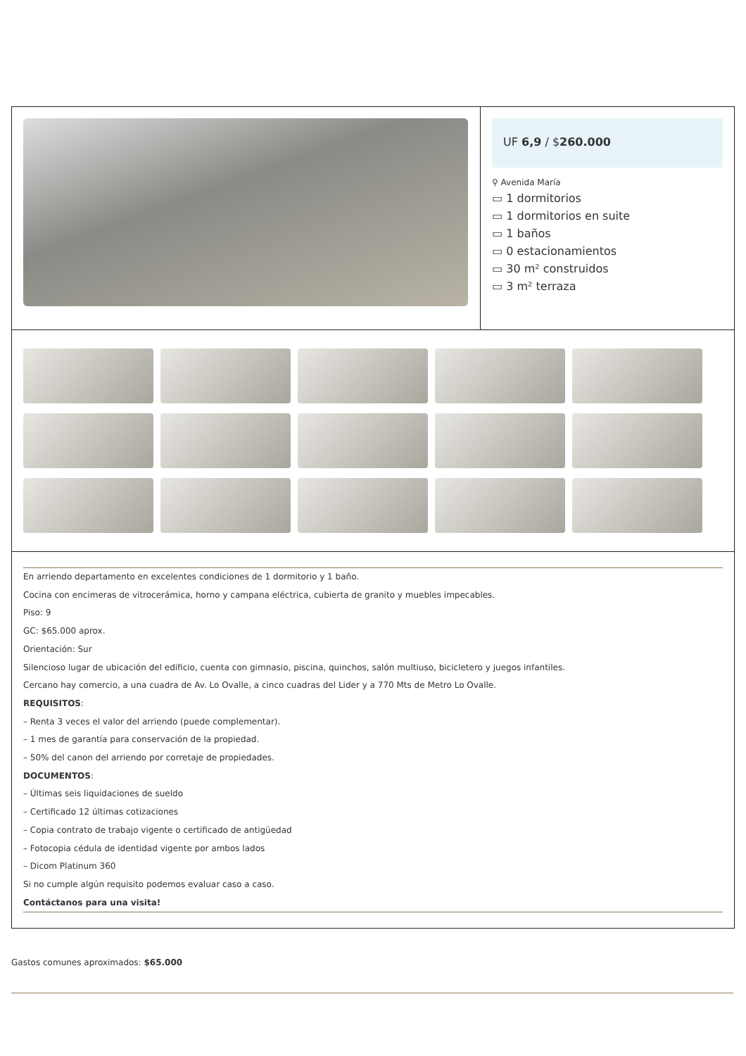UF 6,9 / $260.000
⚲ Avenida María
▭ 1 dormitorios
▭ 1 dormitorios en suite
▭ 1 baños
▭ 0 estacionamientos
▭ 30 m² construidos
▭ 3 m² terraza
En arriendo departamento en excelentes condiciones de 1 dormitorio y 1 baño.
Cocina con encimeras de vitrocerámica, horno y campana eléctrica, cubierta de granito y muebles impecables.
Piso: 9
GC: $65.000 aprox.
Orientación: Sur
Silencioso lugar de ubicación del edificio, cuenta con gimnasio, piscina, quinchos, salón multiuso, bicicletero y juegos infantiles.
Cercano hay comercio, a una cuadra de Av. Lo Ovalle, a cinco cuadras del Lider y a 770 Mts de Metro Lo Ovalle.
REQUISITOS:
– Renta 3 veces el valor del arriendo (puede complementar).
– 1 mes de garantía para conservación de la propiedad.
– 50% del canon del arriendo por corretaje de propiedades.
DOCUMENTOS:
– Últimas seis liquidaciones de sueldo
– Certificado 12 últimas cotizaciones
– Copia contrato de trabajo vigente o certificado de antigüedad
– Fotocopia cédula de identidad vigente por ambos lados
– Dicom Platinum 360
Si no cumple algún requisito podemos evaluar caso a caso.
Contáctanos para una visita!
Gastos comunes aproximados: $65.000